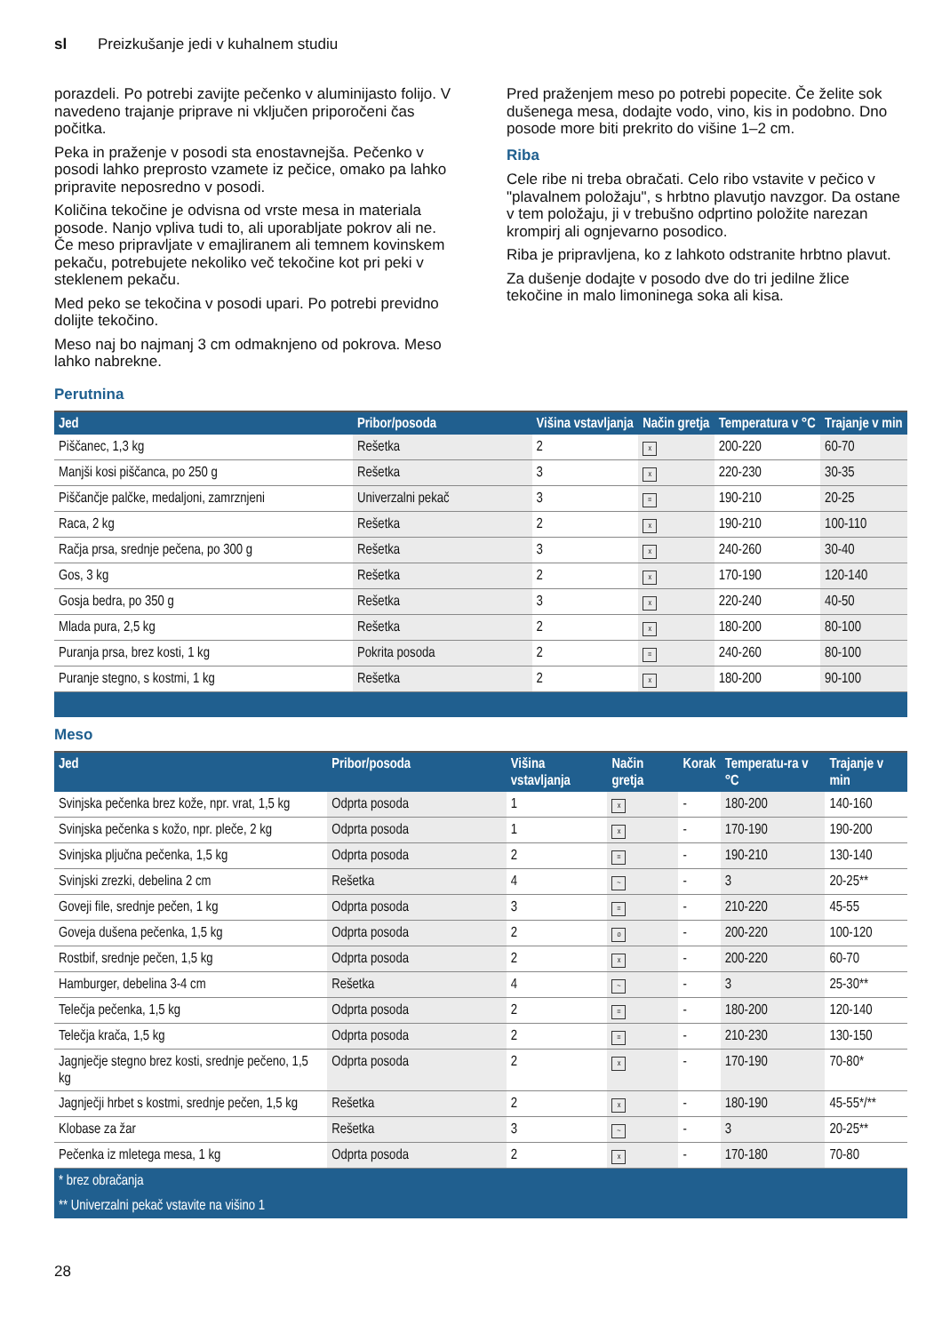sl Preizkušanje jedi v kuhalnem studiu
porazdeli. Po potrebi zavijte pečenko v aluminijasto folijo. V navedeno trajanje priprave ni vključen priporočeni čas počitka.
Peka in praženje v posodi sta enostavnejša. Pečenko v posodi lahko preprosto vzamete iz pečice, omako pa lahko pripravite neposredno v posodi.
Količina tekočine je odvisna od vrste mesa in materiala posode. Nanjo vpliva tudi to, ali uporabljate pokrov ali ne. Če meso pripravljate v emajliranem ali temnem kovinskem pekaču, potrebujete nekoliko več tekočine kot pri peki v steklenem pekaču.
Med peko se tekočina v posodi upari. Po potrebi previdno dolijte tekočino.
Meso naj bo najmanj 3 cm odmaknjeno od pokrova. Meso lahko nabrekne.
Pred praženjem meso po potrebi popecite. Če želite sok dušenega mesa, dodajte vodo, vino, kis in podobno. Dno posode more biti prekrito do višine 1–2 cm.
Riba
Cele ribe ni treba obračati. Celo ribo vstavite v pečico v "plavalnem položaju", s hrbtno plavutjo navzgor. Da ostane v tem položaju, ji v trebušno odprtino položite narezan krompirj ali ognjevarno posodico.
Riba je pripravljena, ko z lahkoto odstranite hrbtno plavut.
Za dušenje dodajte v posodo dve do tri jedilne žlice tekočine in malo limoninega soka ali kisa.
Perutnina
| Jed | Pribor/posoda | Višina vstavljanja | Način gretja | Temperatura v °C | Trajanje v min |
| --- | --- | --- | --- | --- | --- |
| Piščanec, 1,3 kg | Rešetka | 2 | x | 200-220 | 60-70 |
| Manjši kosi piščanca, po 250 g | Rešetka | 3 | x | 220-230 | 30-35 |
| Piščančje palčke, medaljoni, zamrznjeni | Univerzalni pekač | 3 | = | 190-210 | 20-25 |
| Raca, 2 kg | Rešetka | 2 | x | 190-210 | 100-110 |
| Račja prsa, srednje pečena, po 300 g | Rešetka | 3 | x | 240-260 | 30-40 |
| Gos, 3 kg | Rešetka | 2 | x | 170-190 | 120-140 |
| Gosja bedra, po 350 g | Rešetka | 3 | x | 220-240 | 40-50 |
| Mlada pura, 2,5 kg | Rešetka | 2 | x | 180-200 | 80-100 |
| Puranja prsa, brez kosti, 1 kg | Pokrita posoda | 2 | = | 240-260 | 80-100 |
| Puranje stegno, s kostmi, 1 kg | Rešetka | 2 | x | 180-200 | 90-100 |
Meso
| Jed | Pribor/posoda | Višina vstavljanja | Način gretja | Korak | Temperatu-ra v °C | Trajanje v min |
| --- | --- | --- | --- | --- | --- | --- |
| Svinjska pečenka brez kože, npr. vrat, 1,5 kg | Odprta posoda | 1 | x | - | 180-200 | 140-160 |
| Svinjska pečenka s kožo, npr. pleče, 2 kg | Odprta posoda | 1 | x | - | 170-190 | 190-200 |
| Svinjska pljučna pečenka, 1,5 kg | Odprta posoda | 2 | = | - | 190-210 | 130-140 |
| Svinjski zrezki, debelina 2 cm | Rešetka | 4 | ~ | - | 3 | 20-25** |
| Goveji file, srednje pečen, 1 kg | Odprta posoda | 3 | = | - | 210-220 | 45-55 |
| Goveja dušena pečenka, 1,5 kg | Odprta posoda | 2 | o | - | 200-220 | 100-120 |
| Rostbif, srednje pečen, 1,5 kg | Odprta posoda | 2 | x | - | 200-220 | 60-70 |
| Hamburger, debelina 3-4 cm | Rešetka | 4 | ~ | - | 3 | 25-30** |
| Telečja pečenka, 1,5 kg | Odprta posoda | 2 | = | - | 180-200 | 120-140 |
| Telečja krača, 1,5 kg | Odprta posoda | 2 | = | - | 210-230 | 130-150 |
| Jagnječje stegno brez kosti, srednje pečeno, 1,5 kg | Odprta posoda | 2 | x | - | 170-190 | 70-80* |
| Jagnječji hrbet s kostmi, srednje pečen, 1,5 kg | Rešetka | 2 | x | - | 180-190 | 45-55*/** |
| Klobase za žar | Rešetka | 3 | ~ | - | 3 | 20-25** |
| Pečenka iz mletega mesa, 1 kg | Odprta posoda | 2 | x | - | 170-180 | 70-80 |
| * brez obračanja | | | | | | |
| ** Univerzalni pekač vstavite na višino 1 | | | | | | |
28